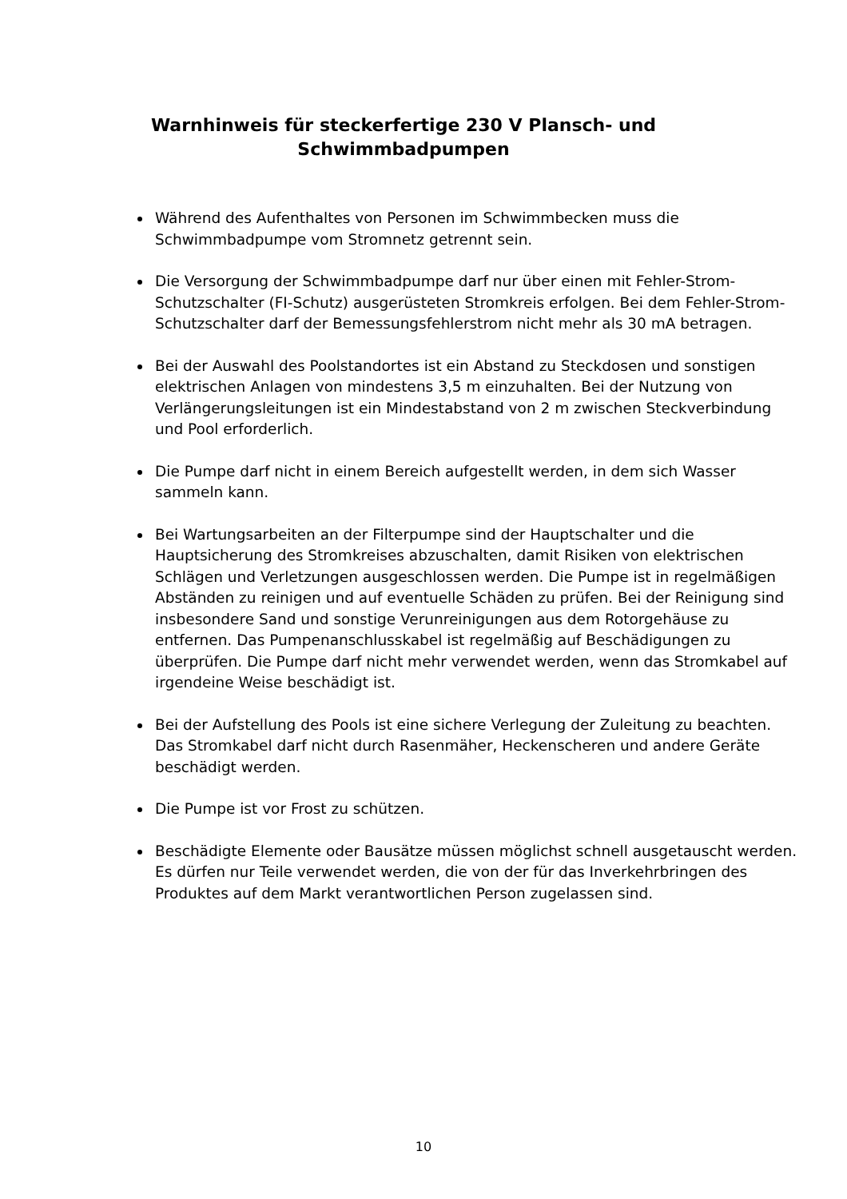Warnhinweis für steckerfertige 230 V Plansch- und
Schwimmbadpumpen
Während des Aufenthaltes von Personen im Schwimmbecken muss die Schwimmbadpumpe vom Stromnetz getrennt sein.
Die Versorgung der Schwimmbadpumpe darf nur über einen mit Fehler-Strom-Schutzschalter (FI-Schutz) ausgerüsteten Stromkreis erfolgen. Bei dem Fehler-Strom-Schutzschalter darf der Bemessungsfehlerstrom nicht mehr als 30 mA betragen.
Bei der Auswahl des Poolstandortes ist ein Abstand zu Steckdosen und sonstigen elektrischen Anlagen von mindestens 3,5 m einzuhalten. Bei der Nutzung von Verlängerungsleitungen ist ein Mindestabstand von 2 m zwischen Steckverbindung und Pool erforderlich.
Die Pumpe darf nicht in einem Bereich aufgestellt werden, in dem sich Wasser sammeln kann.
Bei Wartungsarbeiten an der Filterpumpe sind der Hauptschalter und die Hauptsicherung des Stromkreises abzuschalten, damit Risiken von elektrischen Schlägen und Verletzungen ausgeschlossen werden. Die Pumpe ist in regelmäßigen Abständen zu reinigen und auf eventuelle Schäden zu prüfen. Bei der Reinigung sind insbesondere Sand und sonstige Verunreinigungen aus dem Rotorgehäuse zu entfernen. Das Pumpenanschlusskabel ist regelmäßig auf Beschädigungen zu überprüfen. Die Pumpe darf nicht mehr verwendet werden, wenn das Stromkabel auf irgendeine Weise beschädigt ist.
Bei der Aufstellung des Pools ist eine sichere Verlegung der Zuleitung zu beachten. Das Stromkabel darf nicht durch Rasenmäher, Heckenscheren und andere Geräte beschädigt werden.
Die Pumpe ist vor Frost zu schützen.
Beschädigte Elemente oder Bausätze müssen möglichst schnell ausgetauscht werden. Es dürfen nur Teile verwendet werden, die von der für das Inverkehrbringen des Produktes auf dem Markt verantwortlichen Person zugelassen sind.
10